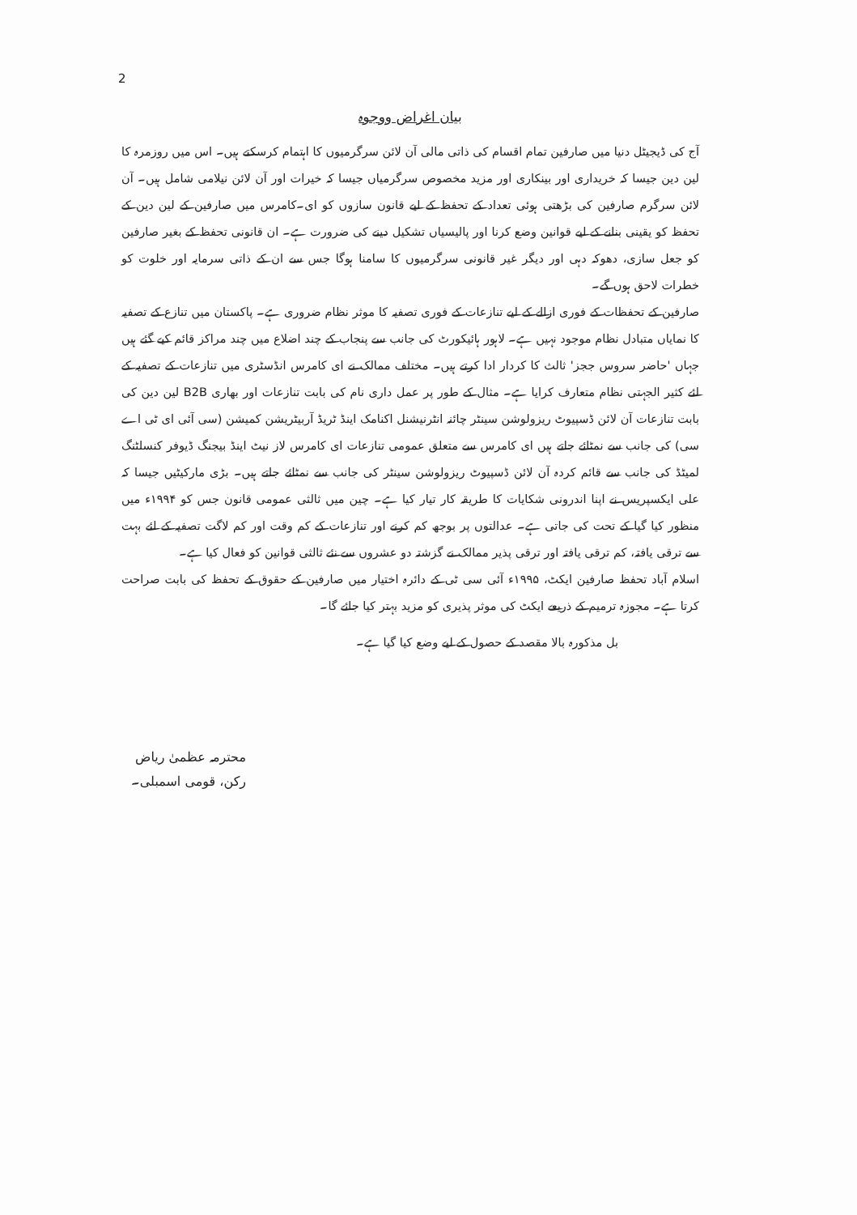2
بیان اغراض ووجوہ
آج کی ڈیجیٹل دنیا میں صارفین تمام اقسام کی ذاتی مالی آن لائن سرگرمیوں کا اہتمام کرسکتے ہیں۔ اس میں روزمرہ کا لین دین جیسا کہ خریداری اور بینکاری اور مزید مخصوص سرگرمیاں جیسا کہ خیرات اور آن لائن نیلامی شامل ہیں۔ آن لائن سرگرم صارفین کی بڑھتی ہوئی تعداد کے تحفظ کے لیے قانون سازوں کو ای۔کامرس میں صارفین کے لین دین کے تحفظ کو یقینی بنانے کے لیے قوانین وضع کرنا اور پالیسیاں تشکیل دینے کی ضرورت ہے۔ ان قانونی تحفظ کے بغیر صارفین کو جعل سازی، دھوکہ دہی اور دیگر غیر قانونی سرگرمیوں کا سامنا ہوگا جس سے ان کے ذاتی سرمایہ اور خلوت کو خطرات لاحق ہوں گے۔
صارفین کے تحفظات کے فوری ازالے کے لیے تنازعات کے فوری تصفیہ کا موثر نظام ضروری ہے۔ پاکستان میں تنازع کے تصفیہ کا نمایاں متبادل نظام موجود نہیں ہے۔ لاہور ہائیکورٹ کی جانب سے پنجاب کے چند اضلاع میں چند مراکز قائم کیے گئے ہیں جہاں 'حاضر سروس ججز' ثالث کا کردار ادا کرتے ہیں۔ مختلف ممالک نے ای کامرس انڈسٹری میں تنازعات کے تصفیہ کے لئے کثیر الجہتی نظام متعارف کرایا ہے۔ مثال کے طور پر عمل داری نام کی بابت تنازعات اور بھاری B2B لین دین کی بابت تنازعات آن لائن ڈسپیوٹ ریزولوشن سینٹر چائنہ انٹرنیشنل اکنامک اینڈ ٹریڈ آربیٹریشن کمیشن (سی آئی ای ٹی اے سی) کی جانب سے نمٹائے جاتے ہیں ای کامرس سے متعلق عمومی تنازعات ای کامرس لاز نیٹ اینڈ بیجنگ ڈیوفر کنسلٹنگ لمیٹڈ کی جانب سے قائم کردہ آن لائن ڈسپیوٹ ریزولوشن سینٹر کی جانب سے نمٹائے جاتے ہیں۔ بڑی مارکیٹیں جیسا کہ علی ایکسپریس نے اپنا اندرونی شکایات کا طریقہ کار تیار کیا ہے۔ چین میں ثالثی عمومی قانون جس کو ۱۹۹۴ء میں منظور کیا گیا کے تحت کی جاتی ہے۔ عدالتوں پر بوجھ کم کرنے اور تنازعات کے کم وقت اور کم لاگت تصفیہ کے لئے بہت سے ترقی یافتہ، کم ترقی یافتہ اور ترقی پذیر ممالک نے گزشتہ دو عشروں سے نئے ثالثی قوانین کو فعال کیا ہے۔
اسلام آباد تحفظ صارفین ایکٹ، ۱۹۹۵ء آئی سی ٹی کے دائرہ اختیار میں صارفین کے حقوق کے تحفظ کی بابت صراحت کرتا ہے۔ مجوزہ ترمیم کے ذریعے ایکٹ کی موثر پذیری کو مزید بہتر کیا جائے گا۔
بل مذکورہ بالا مقصد کے حصول کے لیے وضع کیا گیا ہے۔
محترمہ عظمیٰ ریاض
رکن، قومی اسمبلی۔